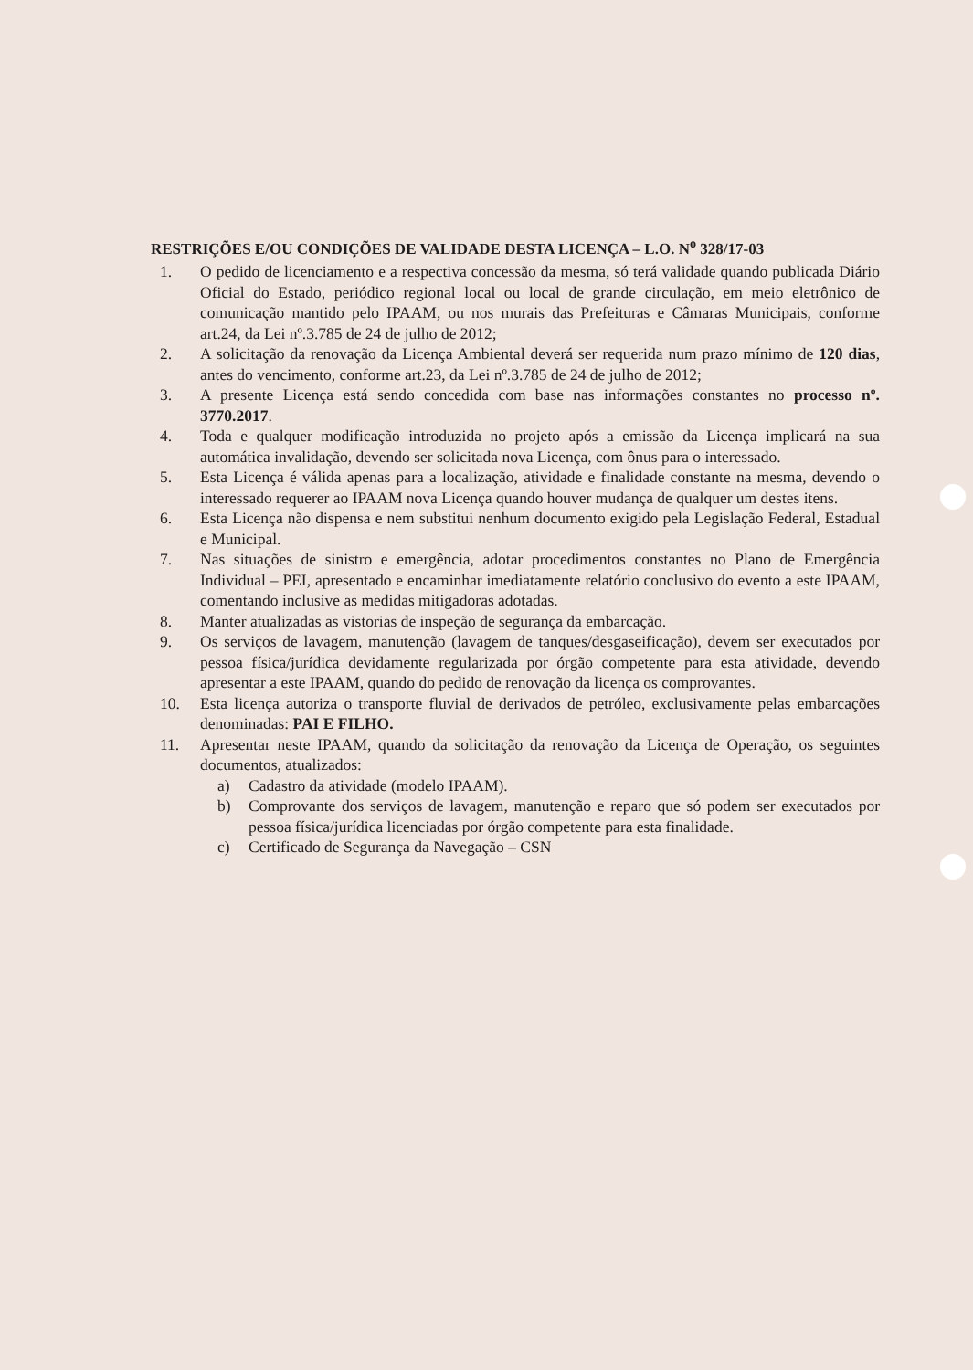RESTRIÇÕES E/OU CONDIÇÕES DE VALIDADE DESTA LICENÇA – L.O. N<sup>o</sup> 328/17-03
1. O pedido de licenciamento e a respectiva concessão da mesma, só terá validade quando publicada Diário Oficial do Estado, periódico regional local ou local de grande circulação, em meio eletrônico de comunicação mantido pelo IPAAM, ou nos murais das Prefeituras e Câmaras Municipais, conforme art.24, da Lei nº.3.785 de 24 de julho de 2012;
2. A solicitação da renovação da Licença Ambiental deverá ser requerida num prazo mínimo de 120 dias, antes do vencimento, conforme art.23, da Lei nº.3.785 de 24 de julho de 2012;
3. A presente Licença está sendo concedida com base nas informações constantes no processo nº. 3770.2017.
4. Toda e qualquer modificação introduzida no projeto após a emissão da Licença implicará na sua automática invalidação, devendo ser solicitada nova Licença, com ônus para o interessado.
5. Esta Licença é válida apenas para a localização, atividade e finalidade constante na mesma, devendo o interessado requerer ao IPAAM nova Licença quando houver mudança de qualquer um destes itens.
6. Esta Licença não dispensa e nem substitui nenhum documento exigido pela Legislação Federal, Estadual e Municipal.
7. Nas situações de sinistro e emergência, adotar procedimentos constantes no Plano de Emergência Individual – PEI, apresentado e encaminhar imediatamente relatório conclusivo do evento a este IPAAM, comentando inclusive as medidas mitigadoras adotadas.
8. Manter atualizadas as vistorias de inspeção de segurança da embarcação.
9. Os serviços de lavagem, manutenção (lavagem de tanques/desgaseificação), devem ser executados por pessoa física/jurídica devidamente regularizada por órgão competente para esta atividade, devendo apresentar a este IPAAM, quando do pedido de renovação da licença os comprovantes.
10. Esta licença autoriza o transporte fluvial de derivados de petróleo, exclusivamente pelas embarcações denominadas: PAI E FILHO.
11. Apresentar neste IPAAM, quando da solicitação da renovação da Licença de Operação, os seguintes documentos, atualizados:
a) Cadastro da atividade (modelo IPAAM).
b) Comprovante dos serviços de lavagem, manutenção e reparo que só podem ser executados por pessoa física/jurídica licenciadas por órgão competente para esta finalidade.
c) Certificado de Segurança da Navegação – CSN